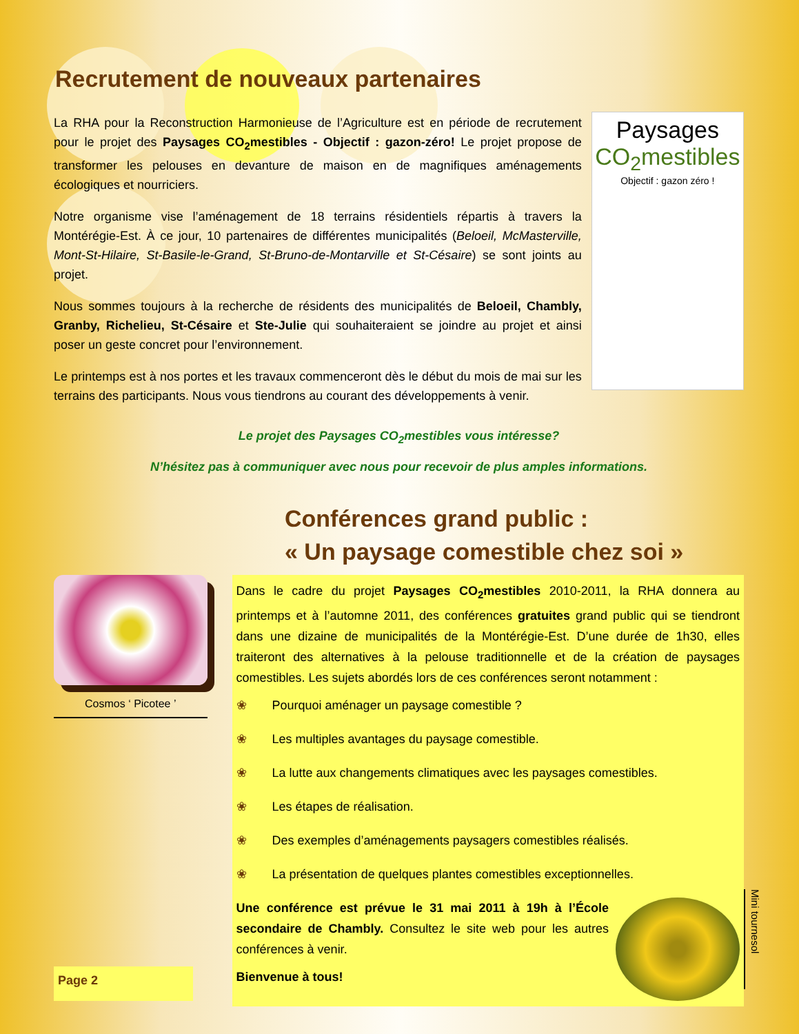Recrutement de nouveaux partenaires
La RHA pour la Reconstruction Harmonieuse de l’Agriculture est en période de recrutement pour le projet des Paysages CO<sub>2</sub>mestibles - Objectif : gazon-zéro! Le projet propose de transformer les pelouses en devanture de maison en de magnifiques aménagements écologiques et nourriciers.
Notre organisme vise l’aménagement de 18 terrains résidentiels répartis à travers la Montérégie-Est. À ce jour, 10 partenaires de différentes municipalités (Beloeil, McMasterville, Mont-St-Hilaire, St-Basile-le-Grand, St-Bruno-de-Montarville et St-Césaire) se sont joints au projet.
Nous sommes toujours à la recherche de résidents des municipalités de Beloeil, Chambly, Granby, Richelieu, St-Césaire et Ste-Julie qui souhaiteraient se joindre au projet et ainsi poser un geste concret pour l’environnement.
Le printemps est à nos portes et les travaux commenceront dès le début du mois de mai sur les terrains des participants. Nous vous tiendrons au courant des développements à venir.
Paysages
CO<sub>2</sub>mestibles
Objectif : gazon zéro !
Le projet des Paysages CO<sub>2</sub>mestibles vous intéresse?
N’hésitez pas à communiquer avec nous pour recevoir de plus amples informations.
Conférences grand public :
« Un paysage comestible chez soi »
Cosmos ‘ Picotee ’
Page 2
Dans le cadre du projet Paysages CO<sub>2</sub>mestibles 2010-2011, la RHA donnera au printemps et à l’automne 2011, des conférences gratuites grand public qui se tiendront dans une dizaine de municipalités de la Montérégie-Est. D’une durée de 1h30, elles traiteront des alternatives à la pelouse traditionnelle et de la création de paysages comestibles. Les sujets abordés lors de ces conférences seront notamment :
❀ Pourquoi aménager un paysage comestible ?
❀ Les multiples avantages du paysage comestible.
❀ La lutte aux changements climatiques avec les paysages comestibles.
❀ Les étapes de réalisation.
❀ Des exemples d’aménagements paysagers comestibles réalisés.
❀ La présentation de quelques plantes comestibles exceptionnelles.
Une conférence est prévue le 31 mai 2011 à 19h à l’École secondaire de Chambly. Consultez le site web pour les autres conférences à venir.
Bienvenue à tous!
Mini tournesol